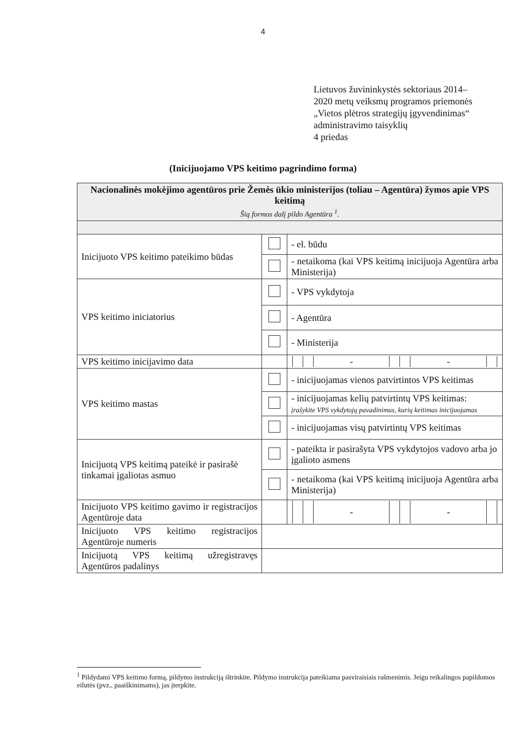4
Lietuvos žuvininkystės sektoriaus 2014–
2020 metų veiksmų programos priemonės
„Vietos plėtros strategijų įgyvendinimas“
administravimo taisyklių
4 priedas
(Inicijuojamo VPS keitimo pagrindimo forma)
| Nacionalinės mokėjimo agentūros prie Žemės ūkio ministerijos (toliau – Agentūra) žymos apie VPS keitimą Šią formos dalį pildo Agentūra <sup>1</sup>. | | |
| Inicijuoto VPS keitimo pateikimo būdas | | - el. būdu |
| | | - netaikoma (kai VPS keitimą inicijuoja Agentūra arba Ministerija) |
| VPS keitimo iniciatorius | | - VPS vykdytoja |
| | | - Agentūra |
| | | - Ministerija |
| VPS keitimo inicijavimo data | | / / / / - / / / - / / / |
| VPS keitimo mastas | | - inicijuojamas vienos patvirtintos VPS keitimas |
| | | - inicijuojamas kelių patvirtintų VPS keitimas: įrašykite VPS vykdytojų pavadinimus, kurių keitimas inicijuojamas |
| | | - inicijuojamas visų patvirtintų VPS keitimas |
| Inicijuotą VPS keitimą pateikė ir pasirašė tinkamai įgaliotas asmuo | | - pateikta ir pasirašyta VPS vykdytojos vadovo arba jo įgalioto asmens |
| | | - netaikoma (kai VPS keitimą inicijuoja Agentūra arba Ministerija) |
| Inicijuoto VPS keitimo gavimo ir registracijos Agentūroje data | | / / / / - / / / - / / / |
| Inicijuoto VPS keitimo registracijos Agentūroje numeris | | |
| Inicijuotą VPS keitimą užregistravęs Agentūros padalinys | | |
<sup>1</sup> Pildydami VPS keitimo formą, pildymo instrukciją ištrinkite. Pildymo instrukcija pateikiama pasviraisiais rašmenimis. Jeigu reikalingos papildomos eilutės (pvz., paaiškinimams), jas įterpkite.